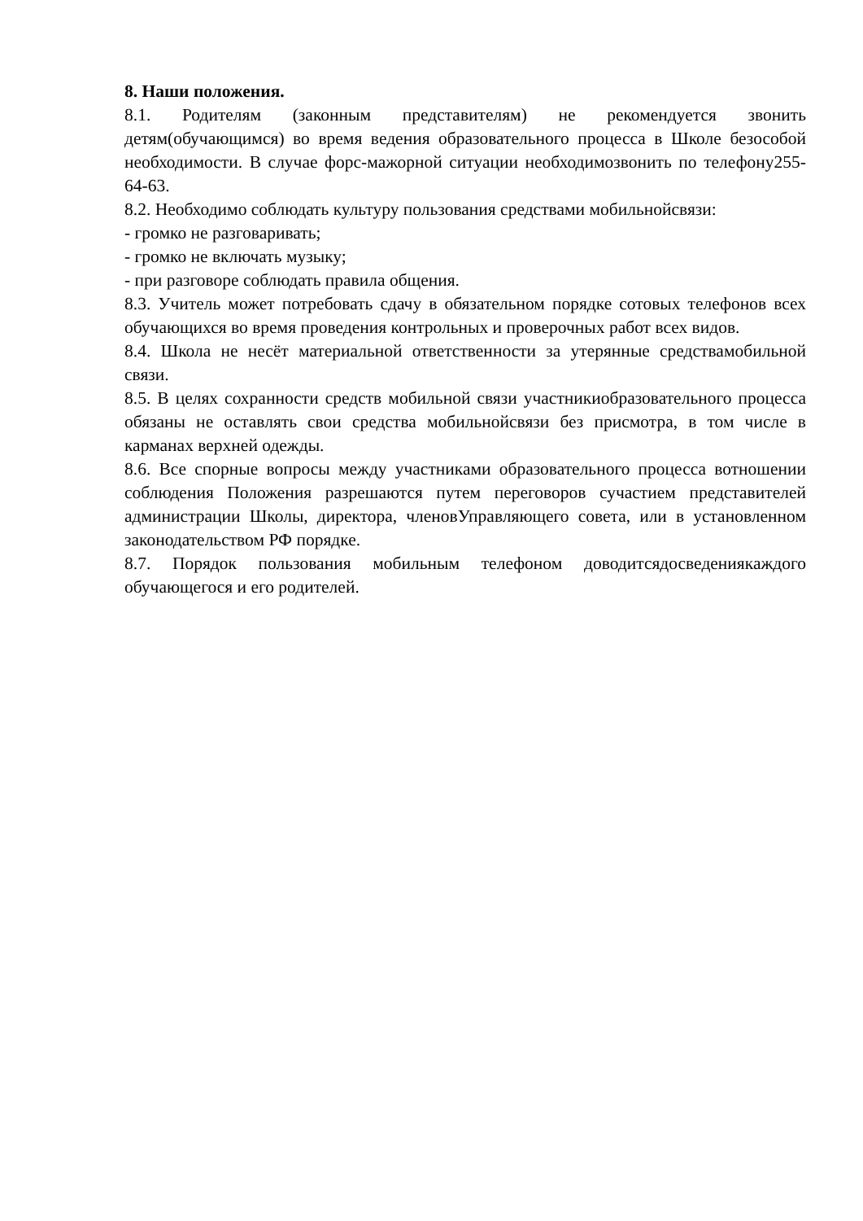8. Наши положения.
8.1. Родителям (законным представителям) не рекомендуется звонить детям(обучающимся) во время ведения образовательного процесса в Школе безособой необходимости. В случае форс-мажорной ситуации необходимозвонить по телефону255-64-63.
8.2. Необходимо соблюдать культуру пользования средствами мобильнойсвязи:
- громко не разговаривать;
- громко не включать музыку;
- при разговоре соблюдать правила общения.
8.3. Учитель может потребовать сдачу в обязательном порядке сотовых телефонов всех обучающихся во время проведения контрольных и проверочных работ всех видов.
8.4. Школа не несёт материальной ответственности за утерянные средствамобильной связи.
8.5. В целях сохранности средств мобильной связи участникиобразовательного процесса обязаны не оставлять свои средства мобильнойсвязи без присмотра, в том числе в карманах верхней одежды.
8.6. Все спорные вопросы между участниками образовательного процесса вотношении соблюдения Положения разрешаются путем переговоров сучастием представителей администрации Школы, директора, членовУправляющего совета, или в установленном законодательством РФ порядке.
8.7. Порядок пользования мобильным телефоном доводитсядосведениякаждого обучающегося и его родителей.